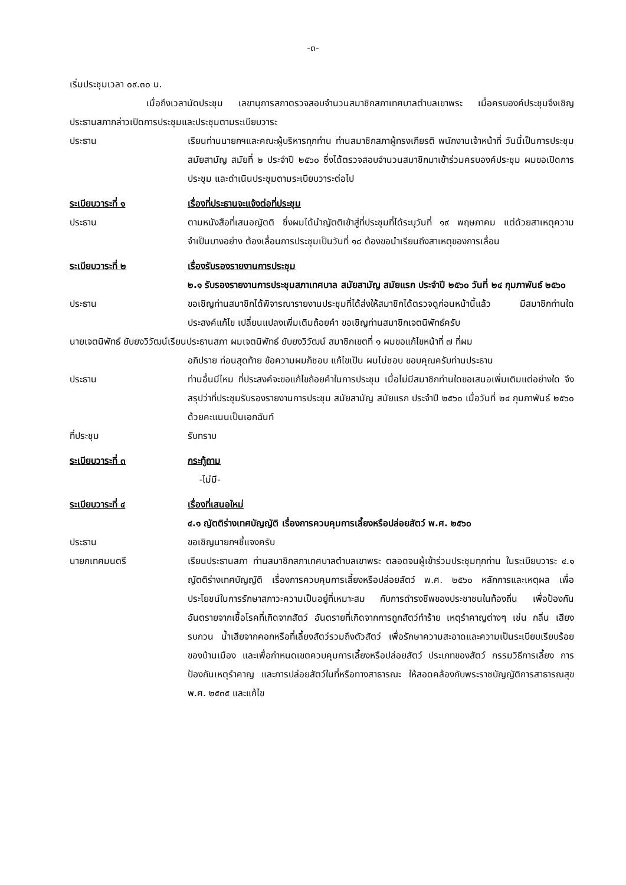-๓-
เริ่มประชุมเวลา ๐๙.๓๐ น.
เมื่อถึงเวลานัดประชุม เลขานุการสภาตรวจสอบจำนวนสมาชิกสภาเทศบาลตำบลเขาพระ เมื่อครบองค์ประชุมจึงเชิญประธานสภากล่าวเปิดการประชุมและประชุมตามระเบียบวาระ
ประธาน เรียนท่านนายกฯและคณะผู้บริหารทุกท่าน ท่านสมาชิกสภาผู้ทรงเกียรติ พนักงานเจ้าหน้าที่ วันนี้เป็นการประชุม สมัยสามัญ สมัยที่ ๒ ประจำปี ๒๕๖๐ ซึ่งได้ตรวจสอบจำนวนสมาชิกมาเข้าร่วมครบองค์ประชุม ผมขอเปิดการประชุม และดำเนินประชุมตามระเบียบวาระต่อไป
ระเบียบวาระที่ ๑ เรื่องที่ประธานจะแจ้งต่อที่ประชุม
ประธาน ตามหนังสือที่เสนอญัตติ ซึ่งผมได้นำญัตติเข้าสู่ที่ประชุมที่ได้ระบุวันที่ ๑๙ พฤษภาคม แต่ด้วยสาเหตุความจำเป็นบางอย่าง ต้องเลื่อนการประชุมเป็นวันที่ ๑๘ ต้องขอนำเรียนถึงสาเหตุของการเลื่อน
ระเบียบวาระที่ ๒ เรื่องรับรองรายงานการประชุม
๒.๑ รับรองรายงานการประชุมสภาเทศบาล สมัยสามัญ สมัยแรก ประจำปี ๒๕๖๐ วันที่ ๒๔ กุมภาพันธ์ ๒๕๖๐
ประธาน ขอเชิญท่านสมาชิกได้พิจารณารายงานประชุมที่ได้ส่งให้สมาชิกได้ตรวจดูก่อนหน้านี้แล้ว มีสมาชิกท่านใดประสงค์แก้ไข เปลี่ยนแปลงเพิ่มเติมถ้อยคำ ขอเชิญท่านสมาชิกเจตนิพัทธ์ครับ
นายเจตนิพัทธ์ ยับยงวิวัฒน์เรียนประธานสภา ผมเจตนิพัทธ์ ยับยงวิวัฒน์ สมาชิกเขตที่ ๑ ผมขอแก้ไขหน้าที่ ๗ ที่ผม
อภิปราย ท่อนสุดท้าย ข้อความผมก็ชอบ แก้ไขเป็น ผมไม่ชอบ ขอบคุณครับท่านประธาน
ประธาน ท่านอื่นมีไหม ที่ประสงค์จะขอแก้ไขถ้อยคำในการประชุม เมื่อไม่มีสมาชิกท่านใดขอเสนอเพิ่มเติมแต่อย่างใด จึงสรุปว่าที่ประชุมรับรองรายงานการประชุม สมัยสามัญ สมัยแรก ประจำปี ๒๕๖๐ เมื่อวันที่ ๒๔ กุมภาพันธ์ ๒๕๖๐ ด้วยคะแนนเป็นเอกฉันท์
ที่ประชุม รับทราบ
ระเบียบวาระที่ ๓ กระทู้ถาม
-ไม่มี-
ระเบียบวาระที่ ๔ เรื่องที่เสนอใหม่
๔.๑ ญัตติร่างเทศบัญญัติ เรื่องการควบคุมการเลี้ยงหรือปล่อยสัตว์ พ.ศ. ๒๕๖๐
ประธาน ขอเชิญนายกฯชี้แจงครับ
นายกเทศมนตรี เรียนประธานสภา ท่านสมาชิกสภาเทศบาลตำบลเขาพระ ตลอดจนผู้เข้าร่วมประชุมทุกท่าน ในระเบียบวาระ ๔.๑ ญัตติร่างเทศบัญญัติ เรื่องการควบคุมการเลี้ยงหรือปล่อยสัตว์ พ.ศ. ๒๕๖๐ หลักการและเหตุผล เพื่อประโยชน์ในการรักษาสภาวะความเป็นอยู่ที่เหมาะสม กับการดำรงชีพของประชาชนในท้องถิ่น เพื่อป้องกันอันตรายจากเชื้อโรคที่เกิดจากสัตว์ อันตรายที่เกิดจากการถูกสัตว์ทำร้าย เหตุรำคาญต่างๆ เช่น กลิ่น เสียงรบกวน น้ำเสียจากคอกหรือที่เลี้ยงสัตว์รวมถึงตัวสัตว์ เพื่อรักษาความสะอาดและความเป็นระเบียบเรียบร้อยของบ้านเมือง และเพื่อกำหนดเขตควบคุมการเลี้ยงหรือปล่อยสัตว์ ประเภทของสัตว์ กรรมวิธีการเลี้ยง การป้องกันเหตุรำคาญ และการปล่อยสัตว์ในที่หรือทางสาธารณะ ให้สอดคล้องกับพระราชบัญญัติการสาธารณสุข พ.ศ. ๒๕๓๕ และแก้ไข